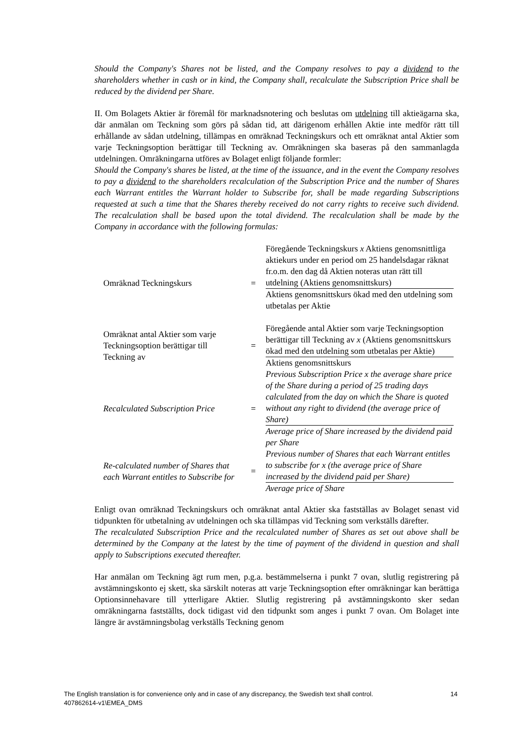Should the Company's Shares not be listed, and the Company resolves to pay a dividend to the shareholders whether in cash or in kind, the Company shall, recalculate the Subscription Price shall be reduced by the dividend per Share.
II. Om Bolagets Aktier är föremål för marknadsnotering och beslutas om utdelning till aktieägarna ska, där anmälan om Teckning som görs på sådan tid, att därigenom erhållen Aktie inte medför rätt till erhållande av sådan utdelning, tillämpas en omräknad Teckningskurs och ett omräknat antal Aktier som varje Teckningsoption berättigar till Teckning av. Omräkningen ska baseras på den sammanlagda utdelningen. Omräkningarna utföres av Bolaget enligt följande formler:
Should the Company's shares be listed, at the time of the issuance, and in the event the Company resolves to pay a dividend to the shareholders recalculation of the Subscription Price and the number of Shares each Warrant entitles the Warrant holder to Subscribe for, shall be made regarding Subscriptions requested at such a time that the Shares thereby received do not carry rights to receive such dividend. The recalculation shall be based upon the total dividend. The recalculation shall be made by the Company in accordance with the following formulas:
| Omräknad Teckningskurs | = | Föregående Teckningskurs x Aktiens genomsnittliga aktiekurs under en period om 25 handelsdagar räknat fr.o.m. den dag då Aktien noteras utan rätt till utdelning (Aktiens genomsnittskurs) |
| | | Aktiens genomsnittskurs ökad med den utdelning som utbetalas per Aktie |
| Omräknat antal Aktier som varje Teckningsoption berättigar till Teckning av | = | Föregående antal Aktier som varje Teckningsoption berättigar till Teckning av x (Aktiens genomsnittskurs ökad med den utdelning som utbetalas per Aktie) |
| | | Aktiens genomsnittskurs |
| Recalculated Subscription Price | = | Previous Subscription Price x the average share price of the Share during a period of 25 trading days calculated from the day on which the Share is quoted without any right to dividend (the average price of Share) |
| | | Average price of Share increased by the dividend paid per Share |
| Re-calculated number of Shares that each Warrant entitles to Subscribe for | = | Previous number of Shares that each Warrant entitles to subscribe for x (the average price of Share increased by the dividend paid per Share) |
| | | Average price of Share |
Enligt ovan omräknad Teckningskurs och omräknat antal Aktier ska fastställas av Bolaget senast vid tidpunkten för utbetalning av utdelningen och ska tillämpas vid Teckning som verkställs därefter.
The recalculated Subscription Price and the recalculated number of Shares as set out above shall be determined by the Company at the latest by the time of payment of the dividend in question and shall apply to Subscriptions executed thereafter.
Har anmälan om Teckning ägt rum men, p.g.a. bestämmelserna i punkt 7 ovan, slutlig registrering på avstämningskonto ej skett, ska särskilt noteras att varje Teckningsoption efter omräkningar kan berättiga Optionsinnehavare till ytterligare Aktier. Slutlig registrering på avstämningskonto sker sedan omräkningarna fastställts, dock tidigast vid den tidpunkt som anges i punkt 7 ovan. Om Bolaget inte längre är avstämningsbolag verkställs Teckning genom
The English translation is for convenience only and in case of any discrepancy, the Swedish text shall control. 14
407862614-v1\EMEA_DMS